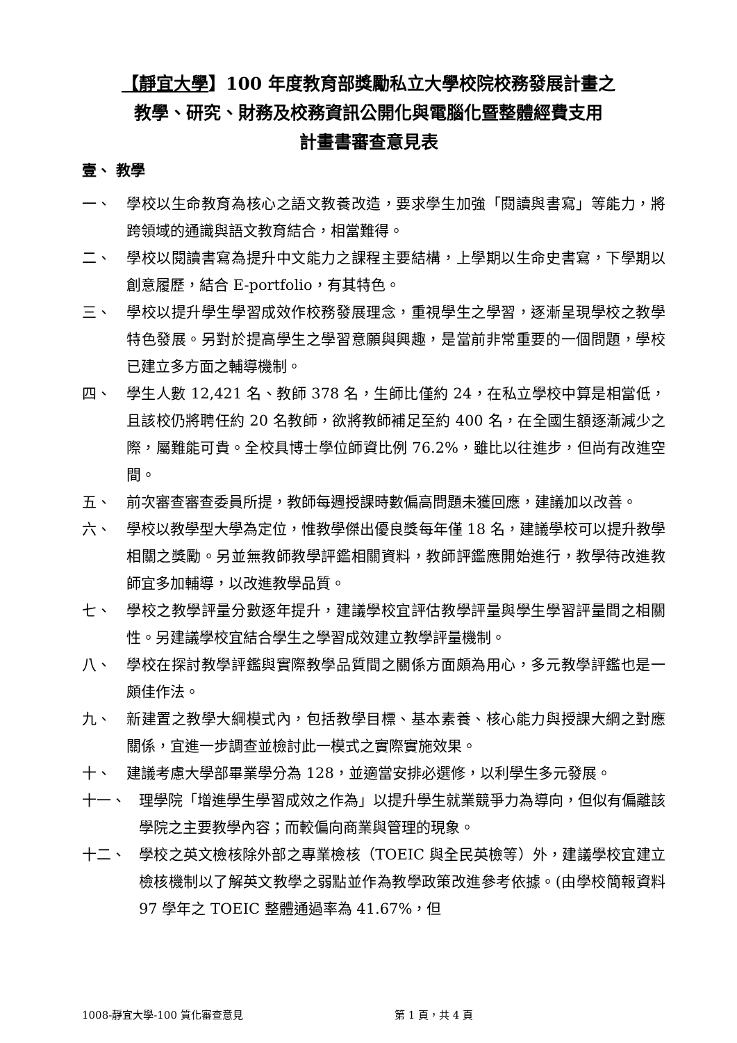【靜宜大學】100 年度教育部獎勵私立大學校院校務發展計畫之
教學、研究、財務及校務資訊公開化與電腦化暨整體經費支用
計畫書審查意見表
壹、 教學
一、 學校以生命教育為核心之語文教養改造，要求學生加強「閱讀與書寫」等能力，將跨領域的通識與語文教育結合，相當難得。
二、 學校以閱讀書寫為提升中文能力之課程主要結構，上學期以生命史書寫，下學期以創意履歷，結合 E-portfolio，有其特色。
三、 學校以提升學生學習成效作校務發展理念，重視學生之學習，逐漸呈現學校之教學特色發展。另對於提高學生之學習意願與興趣，是當前非常重要的一個問題，學校已建立多方面之輔導機制。
四、 學生人數 12,421 名、教師 378 名，生師比僅約 24，在私立學校中算是相當低，且該校仍將聘任約 20 名教師，欲將教師補足至約 400 名，在全國生額逐漸減少之際，屬難能可貴。全校具博士學位師資比例 76.2%，雖比以往進步，但尚有改進空間。
五、 前次審查審查委員所提，教師每週授課時數偏高問題未獲回應，建議加以改善。
六、 學校以教學型大學為定位，惟教學傑出優良獎每年僅 18 名，建議學校可以提升教學相關之獎勵。另並無教師教學評鑑相關資料，教師評鑑應開始進行，教學待改進教師宜多加輔導，以改進教學品質。
七、 學校之教學評量分數逐年提升，建議學校宜評估教學評量與學生學習評量間之相關性。另建議學校宜結合學生之學習成效建立教學評量機制。
八、 學校在探討教學評鑑與實際教學品質間之關係方面頗為用心，多元教學評鑑也是一頗佳作法。
九、 新建置之教學大綱模式內，包括教學目標、基本素養、核心能力與授課大綱之對應關係，宜進一步調查並檢討此一模式之實際實施效果。
十、 建議考慮大學部畢業學分為 128，並適當安排必選修，以利學生多元發展。
十一、 理學院「增進學生學習成效之作為」以提升學生就業競爭力為導向，但似有偏離該學院之主要教學內容；而較偏向商業與管理的現象。
十二、 學校之英文檢核除外部之專業檢核（TOEIC 與全民英檢等）外，建議學校宜建立檢核機制以了解英文教學之弱點並作為教學政策改進參考依據。(由學校簡報資料 97 學年之 TOEIC 整體通過率為 41.67%，但
1008-靜宜大學-100 質化審查意見 第 1 頁，共 4 頁